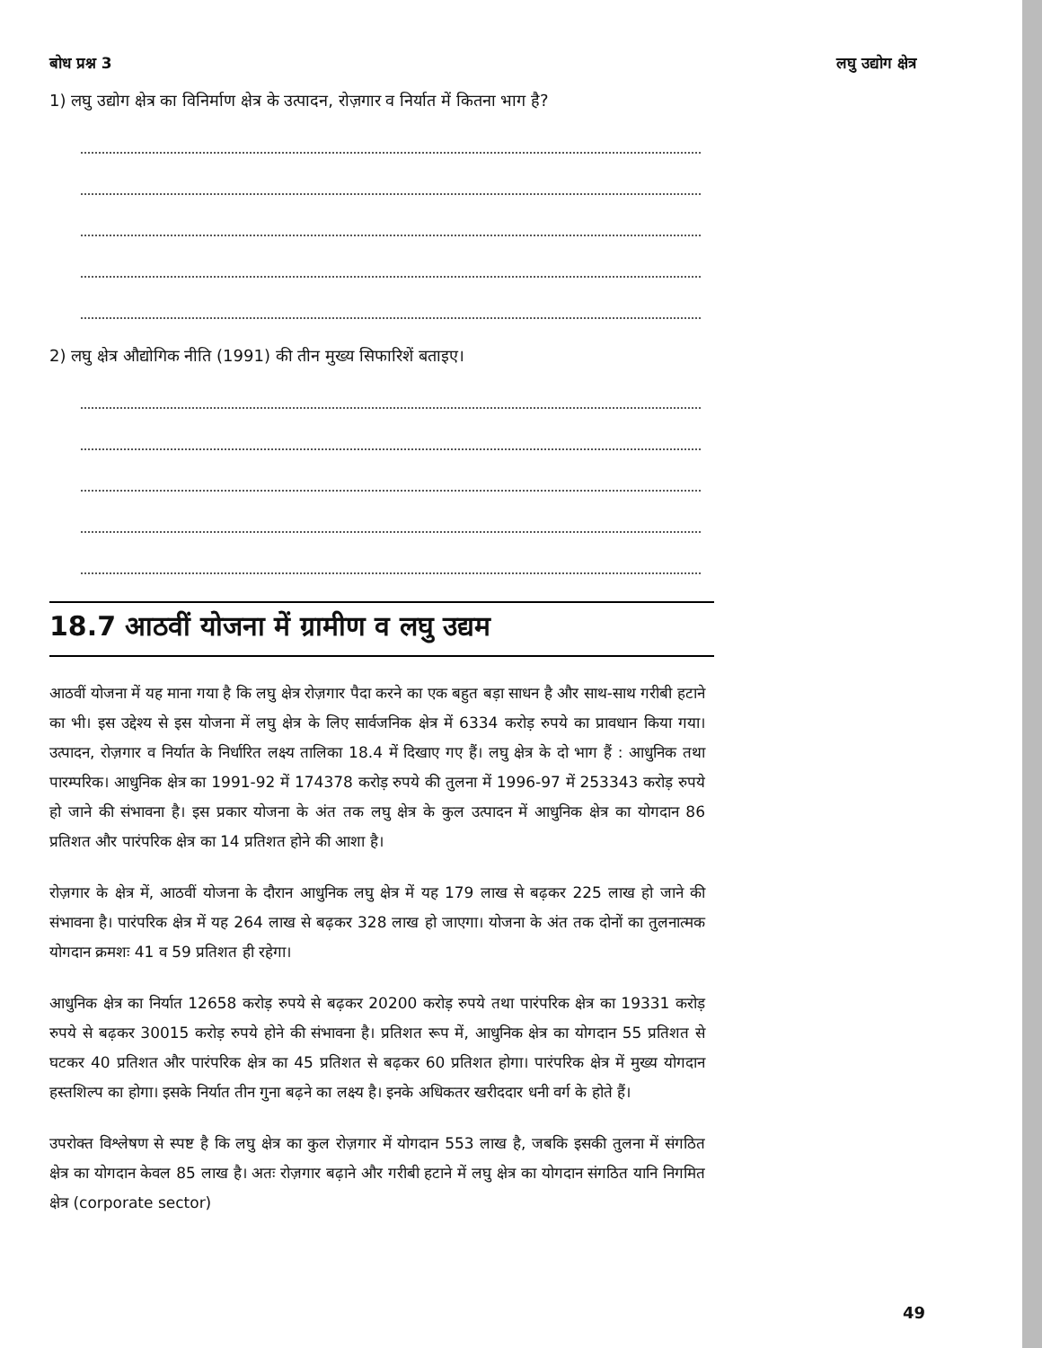बोध प्रश्न 3 लघु उद्योग क्षेत्र
1) लघु उद्योग क्षेत्र का विनिर्माण क्षेत्र के उत्पादन, रोज़गार व निर्यात में कितना भाग है?
2) लघु क्षेत्र औद्योगिक नीति (1991) की तीन मुख्य सिफारिशें बताइए।
18.7 आठवीं योजना में ग्रामीण व लघु उद्यम
आठवीं योजना में यह माना गया है कि लघु क्षेत्र रोज़गार पैदा करने का एक बहुत बड़ा साधन है और साथ-साथ गरीबी हटाने का भी। इस उद्देश्य से इस योजना में लघु क्षेत्र के लिए सार्वजनिक क्षेत्र में 6334 करोड़ रुपये का प्रावधान किया गया। उत्पादन, रोज़गार व निर्यात के निर्धारित लक्ष्य तालिका 18.4 में दिखाए गए हैं। लघु क्षेत्र के दो भाग हैं : आधुनिक तथा पारम्परिक। आधुनिक क्षेत्र का 1991-92 में 174378 करोड़ रुपये की तुलना में 1996-97 में 253343 करोड़ रुपये हो जाने की संभावना है। इस प्रकार योजना के अंत तक लघु क्षेत्र के कुल उत्पादन में आधुनिक क्षेत्र का योगदान 86 प्रतिशत और पारंपरिक क्षेत्र का 14 प्रतिशत होने की आशा है।
रोज़गार के क्षेत्र में, आठवीं योजना के दौरान आधुनिक लघु क्षेत्र में यह 179 लाख से बढ़कर 225 लाख हो जाने की संभावना है। पारंपरिक क्षेत्र में यह 264 लाख से बढ़कर 328 लाख हो जाएगा। योजना के अंत तक दोनों का तुलनात्मक योगदान क्रमशः 41 व 59 प्रतिशत ही रहेगा।
आधुनिक क्षेत्र का निर्यात 12658 करोड़ रुपये से बढ़कर 20200 करोड़ रुपये तथा पारंपरिक क्षेत्र का 19331 करोड़ रुपये से बढ़कर 30015 करोड़ रुपये होने की संभावना है। प्रतिशत रूप में, आधुनिक क्षेत्र का योगदान 55 प्रतिशत से घटकर 40 प्रतिशत और पारंपरिक क्षेत्र का 45 प्रतिशत से बढ़कर 60 प्रतिशत होगा। पारंपरिक क्षेत्र में मुख्य योगदान हस्तशिल्प का होगा। इसके निर्यात तीन गुना बढ़ने का लक्ष्य है। इनके अधिकतर खरीददार धनी वर्ग के होते हैं।
उपरोक्त विश्लेषण से स्पष्ट है कि लघु क्षेत्र का कुल रोज़गार में योगदान 553 लाख है, जबकि इसकी तुलना में संगठित क्षेत्र का योगदान केवल 85 लाख है। अतः रोज़गार बढ़ाने और गरीबी हटाने में लघु क्षेत्र का योगदान संगठित यानि निगमित क्षेत्र (corporate sector)
49